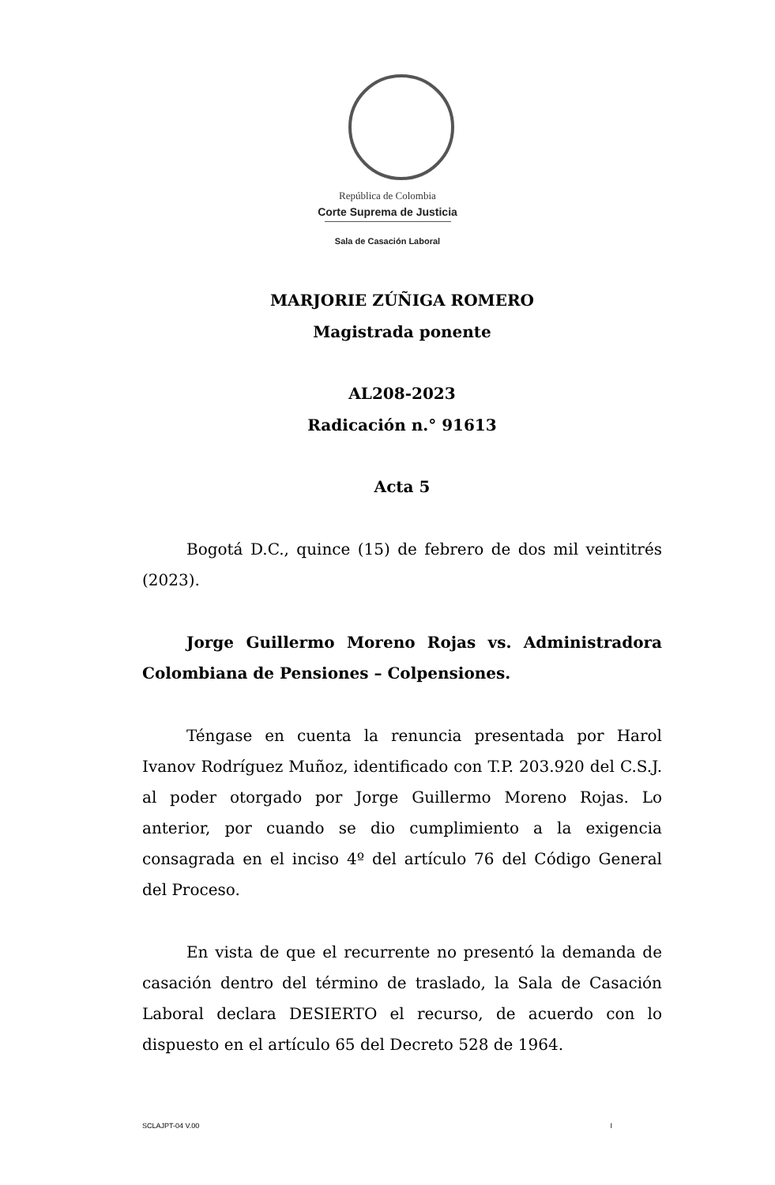República de Colombia
Corte Suprema de Justicia
Sala de Casación Laboral
MARJORIE ZÚÑIGA ROMERO
Magistrada ponente
AL208-2023
Radicación n.° 91613
Acta 5
Bogotá D.C., quince (15) de febrero de dos mil veintitrés (2023).
Jorge Guillermo Moreno Rojas vs. Administradora Colombiana de Pensiones – Colpensiones.
Téngase en cuenta la renuncia presentada por Harol Ivanov Rodríguez Muñoz, identificado con T.P. 203.920 del C.S.J. al poder otorgado por Jorge Guillermo Moreno Rojas. Lo anterior, por cuando se dio cumplimiento a la exigencia consagrada en el inciso 4º del artículo 76 del Código General del Proceso.
En vista de que el recurrente no presentó la demanda de casación dentro del término de traslado, la Sala de Casación Laboral declara DESIERTO el recurso, de acuerdo con lo dispuesto en el artículo 65 del Decreto 528 de 1964.
SCLAJPT-04 V.00 I